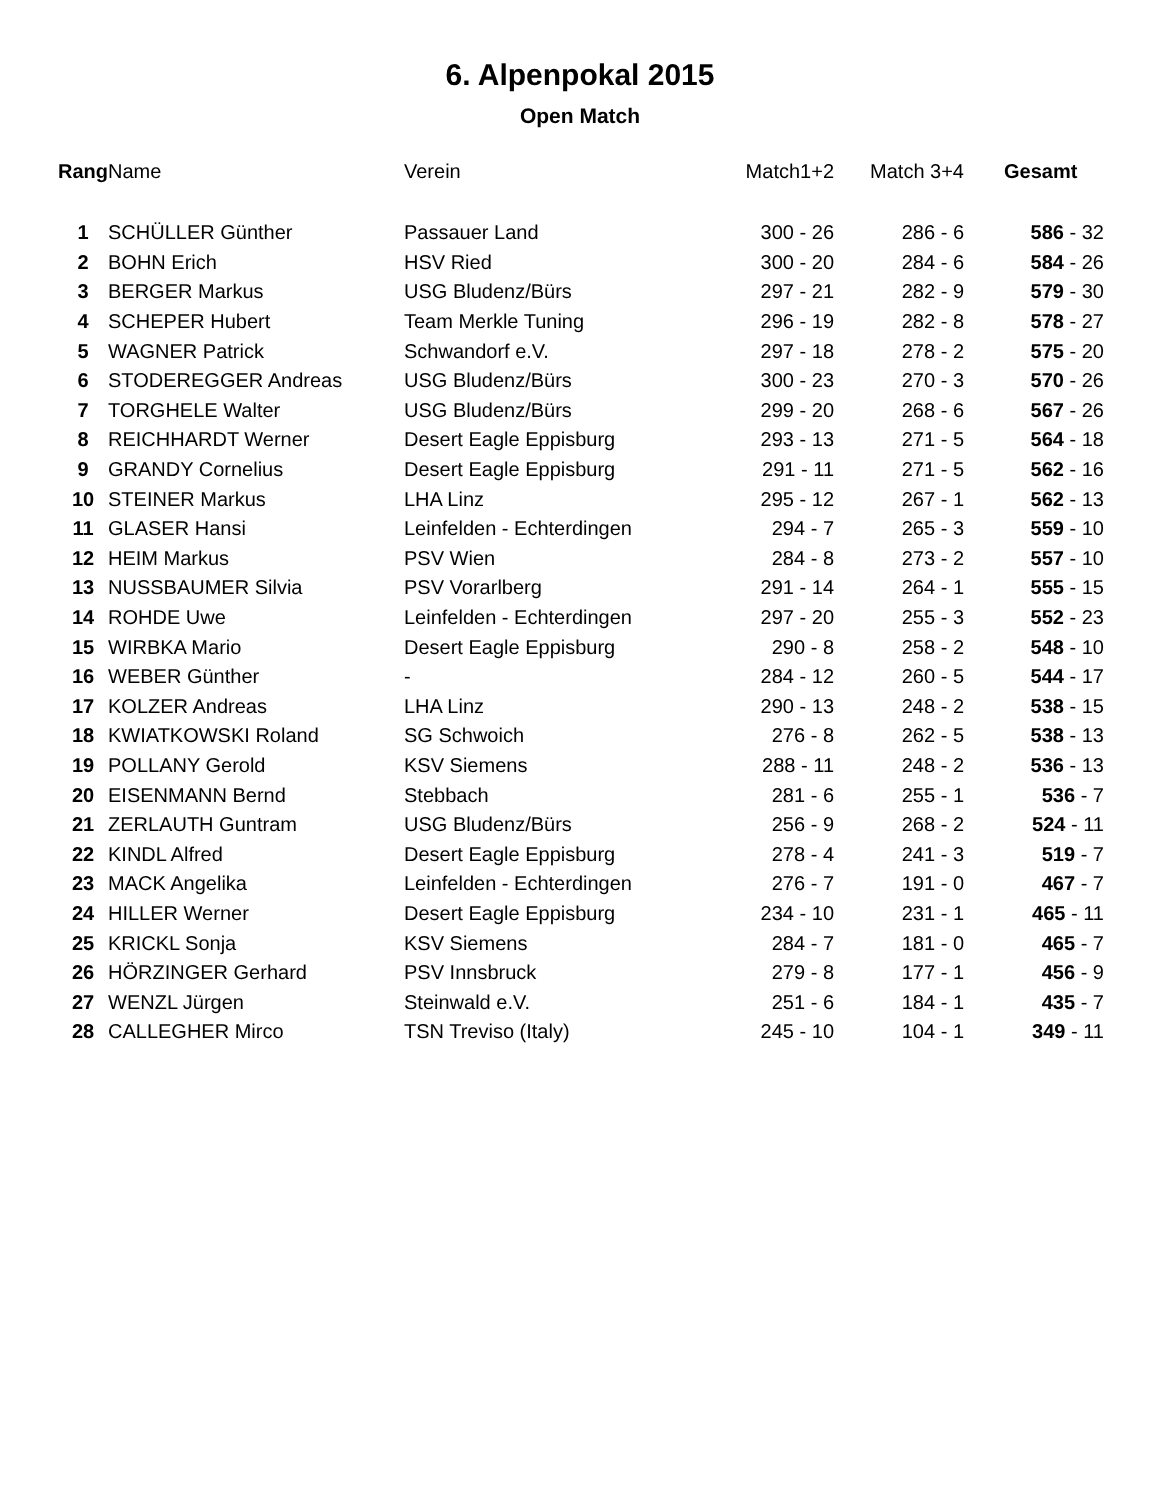6. Alpenpokal 2015
Open Match
| Rang | Name | Verein | Match1+2 | Match 3+4 | Gesamt |
| --- | --- | --- | --- | --- | --- |
| 1 | SCHÜLLER Günther | Passauer Land | 300 - 26 | 286 - 6 | 586 - 32 |
| 2 | BOHN Erich | HSV Ried | 300 - 20 | 284 - 6 | 584 - 26 |
| 3 | BERGER Markus | USG Bludenz/Bürs | 297 - 21 | 282 - 9 | 579 - 30 |
| 4 | SCHEPER Hubert | Team Merkle Tuning | 296 - 19 | 282 - 8 | 578 - 27 |
| 5 | WAGNER Patrick | Schwandorf e.V. | 297 - 18 | 278 - 2 | 575 - 20 |
| 6 | STODEREGGER Andreas | USG Bludenz/Bürs | 300 - 23 | 270 - 3 | 570 - 26 |
| 7 | TORGHELE Walter | USG Bludenz/Bürs | 299 - 20 | 268 - 6 | 567 - 26 |
| 8 | REICHHARDT Werner | Desert Eagle Eppisburg | 293 - 13 | 271 - 5 | 564 - 18 |
| 9 | GRANDY Cornelius | Desert Eagle Eppisburg | 291 - 11 | 271 - 5 | 562 - 16 |
| 10 | STEINER Markus | LHA Linz | 295 - 12 | 267 - 1 | 562 - 13 |
| 11 | GLASER Hansi | Leinfelden - Echterdingen | 294 - 7 | 265 - 3 | 559 - 10 |
| 12 | HEIM Markus | PSV Wien | 284 - 8 | 273 - 2 | 557 - 10 |
| 13 | NUSSBAUMER Silvia | PSV Vorarlberg | 291 - 14 | 264 - 1 | 555 - 15 |
| 14 | ROHDE Uwe | Leinfelden - Echterdingen | 297 - 20 | 255 - 3 | 552 - 23 |
| 15 | WIRBKA Mario | Desert Eagle Eppisburg | 290 - 8 | 258 - 2 | 548 - 10 |
| 16 | WEBER Günther | - | 284 - 12 | 260 - 5 | 544 - 17 |
| 17 | KOLZER Andreas | LHA Linz | 290 - 13 | 248 - 2 | 538 - 15 |
| 18 | KWIATKOWSKI Roland | SG Schwoich | 276 - 8 | 262 - 5 | 538 - 13 |
| 19 | POLLANY Gerold | KSV Siemens | 288 - 11 | 248 - 2 | 536 - 13 |
| 20 | EISENMANN Bernd | Stebbach | 281 - 6 | 255 - 1 | 536 - 7 |
| 21 | ZERLAUTH Guntram | USG Bludenz/Bürs | 256 - 9 | 268 - 2 | 524 - 11 |
| 22 | KINDL Alfred | Desert Eagle Eppisburg | 278 - 4 | 241 - 3 | 519 - 7 |
| 23 | MACK Angelika | Leinfelden - Echterdingen | 276 - 7 | 191 - 0 | 467 - 7 |
| 24 | HILLER Werner | Desert Eagle Eppisburg | 234 - 10 | 231 - 1 | 465 - 11 |
| 25 | KRICKL Sonja | KSV Siemens | 284 - 7 | 181 - 0 | 465 - 7 |
| 26 | HÖRZINGER Gerhard | PSV Innsbruck | 279 - 8 | 177 - 1 | 456 - 9 |
| 27 | WENZL Jürgen | Steinwald e.V. | 251 - 6 | 184 - 1 | 435 - 7 |
| 28 | CALLEGHER Mirco | TSN Treviso (Italy) | 245 - 10 | 104 - 1 | 349 - 11 |